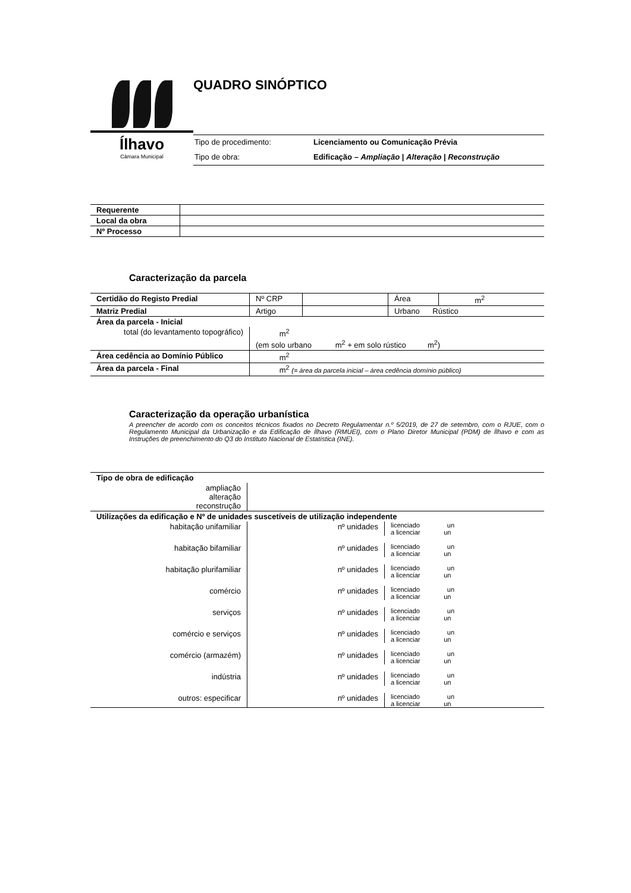Ílhavo
Câmara Municipal
QUADRO SINÓPTICO
Tipo de procedimento: Licenciamento ou Comunicação Prévia
Tipo de obra: Edificação – Ampliação | Alteração | Reconstrução
| Requerente | |
| Local da obra | |
| Nº Processo | |
Caracterização da parcela
| Certidão do Registo Predial | Nº CRP | | Área | m<sup>2</sup> |
| Matriz Predial | Artigo | | Urbano Rústico | |
| Área da parcela - Inicial | | | | |
| total (do levantamento topográfico) | m<sup>2</sup> (em solo urbano m<sup>2</sup> + em solo rústico m<sup>2</sup>) | | | |
| Área cedência ao Domínio Público | m<sup>2</sup> | | | |
| Área da parcela - Final | m<sup>2</sup> (= área da parcela inicial – área cedência domínio público) | | | |
Caracterização da operação urbanística
A preencher de acordo com os conceitos técnicos fixados no Decreto Regulamentar n.º 5/2019, de 27 de setembro, com o RJUE, com o Regulamento Municipal da Urbanização e da Edificação de Ílhavo (RMUEI), com o Plano Diretor Municipal (PDM) de Ílhavo e com as Instruções de preenchimento do Q3 do Instituto Nacional de Estatística (INE).
| Tipo de obra de edificação | | | |
| ampliação alteração reconstrução | | | |
| Utilizações da edificação e Nº de unidades suscetíveis de utilização independente | | | |
| habitação unifamiliar | nº unidades | licenciado un a licenciar un | |
| habitação bifamiliar | nº unidades | licenciado un a licenciar un | |
| habitação plurifamiliar | nº unidades | licenciado un a licenciar un | |
| comércio | nº unidades | licenciado un a licenciar un | |
| serviços | nº unidades | licenciado un a licenciar un | |
| comércio e serviços | nº unidades | licenciado un a licenciar un | |
| comércio (armazém) | nº unidades | licenciado un a licenciar un | |
| indústria | nº unidades | licenciado un a licenciar un | |
| outros: especificar | nº unidades | licenciado un a licenciar un | |